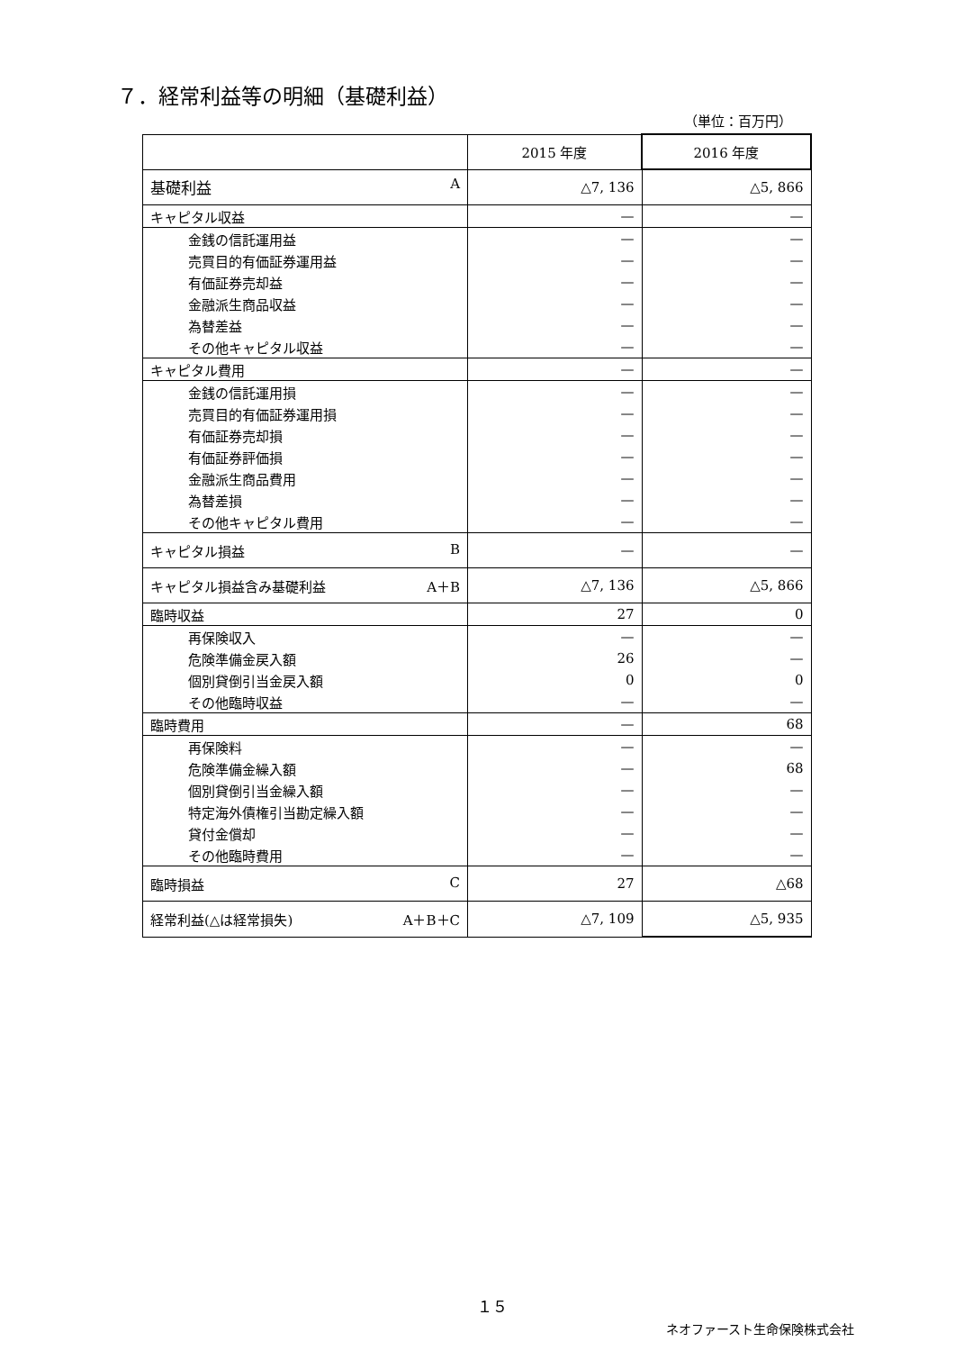７．経常利益等の明細（基礎利益）
（単位：百万円）
| | 2015 年度 | 2016 年度 |
| --- | --- | --- |
| 基礎利益 A | △7, 136 | △5, 866 |
| キャピタル収益 | — | — |
| 金銭の信託運用益 | — | — |
| 売買目的有価証券運用益 | — | — |
| 有価証券売却益 | — | — |
| 金融派生商品収益 | — | — |
| 為替差益 | — | — |
| その他キャピタル収益 | — | — |
| キャピタル費用 | — | — |
| 金銭の信託運用損 | — | — |
| 売買目的有価証券運用損 | — | — |
| 有価証券売却損 | — | — |
| 有価証券評価損 | — | — |
| 金融派生商品費用 | — | — |
| 為替差損 | — | — |
| その他キャピタル費用 | — | — |
| キャピタル損益 B | — | — |
| キャピタル損益含み基礎利益 A＋B | △7, 136 | △5, 866 |
| 臨時収益 | 27 | 0 |
| 再保険収入 | — | — |
| 危険準備金戻入額 | 26 | — |
| 個別貸倒引当金戻入額 | 0 | 0 |
| その他臨時収益 | — | — |
| 臨時費用 | — | 68 |
| 再保険料 | — | — |
| 危険準備金繰入額 | — | 68 |
| 個別貸倒引当金繰入額 | — | — |
| 特定海外債権引当勘定繰入額 | — | — |
| 貸付金償却 | — | — |
| その他臨時費用 | — | — |
| 臨時損益 C | 27 | △68 |
| 経常利益(△は経常損失) A＋B＋C | △7, 109 | △5, 935 |
１５
ネオファースト生命保険株式会社